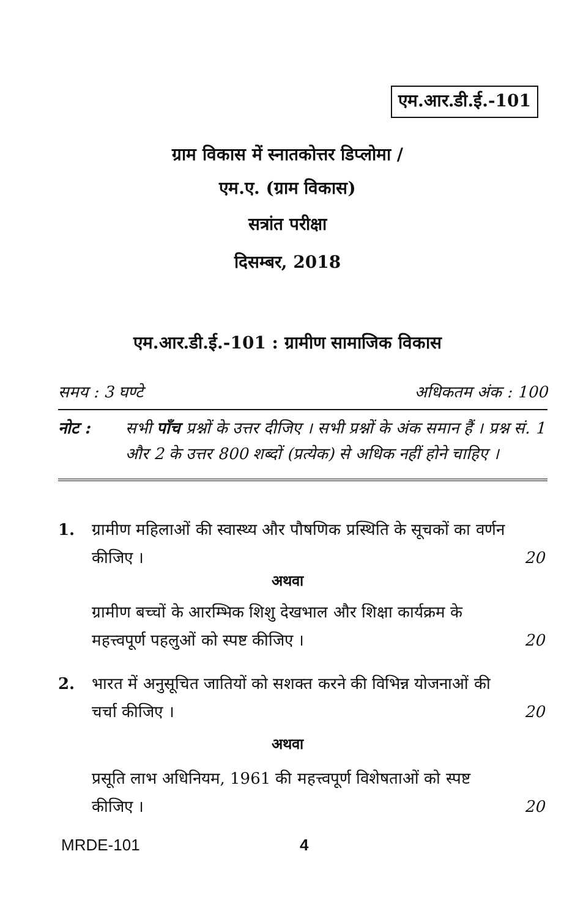एम.आर.डी.ई.-101
ग्राम विकास में स्नातकोत्तर डिप्लोमा /
एम.ए. (ग्राम विकास)
सत्रांत परीक्षा
दिसम्बर, 2018
एम.आर.डी.ई.-101 : ग्रामीण सामाजिक विकास
समय : 3 घण्टे अधिकतम अंक : 100
नोट : सभी पाँच प्रश्नों के उत्तर दीजिए । सभी प्रश्नों के अंक समान हैं । प्रश्न सं. 1 और 2 के उत्तर 800 शब्दों (प्रत्येक) से अधिक नहीं होने चाहिए ।
1. ग्रामीण महिलाओं की स्वास्थ्य और पौषणिक प्रस्थिति के सूचकों का वर्णन कीजिए ।
20
अथवा
ग्रामीण बच्चों के आरम्भिक शिशु देखभाल और शिक्षा कार्यक्रम के महत्त्वपूर्ण पहलुओं को स्पष्ट कीजिए ।
20
2. भारत में अनुसूचित जातियों को सशक्त करने की विभिन्न योजनाओं की चर्चा कीजिए ।
20
अथवा
प्रसूति लाभ अधिनियम, 1961 की महत्त्वपूर्ण विशेषताओं को स्पष्ट कीजिए ।
20
MRDE-101 4